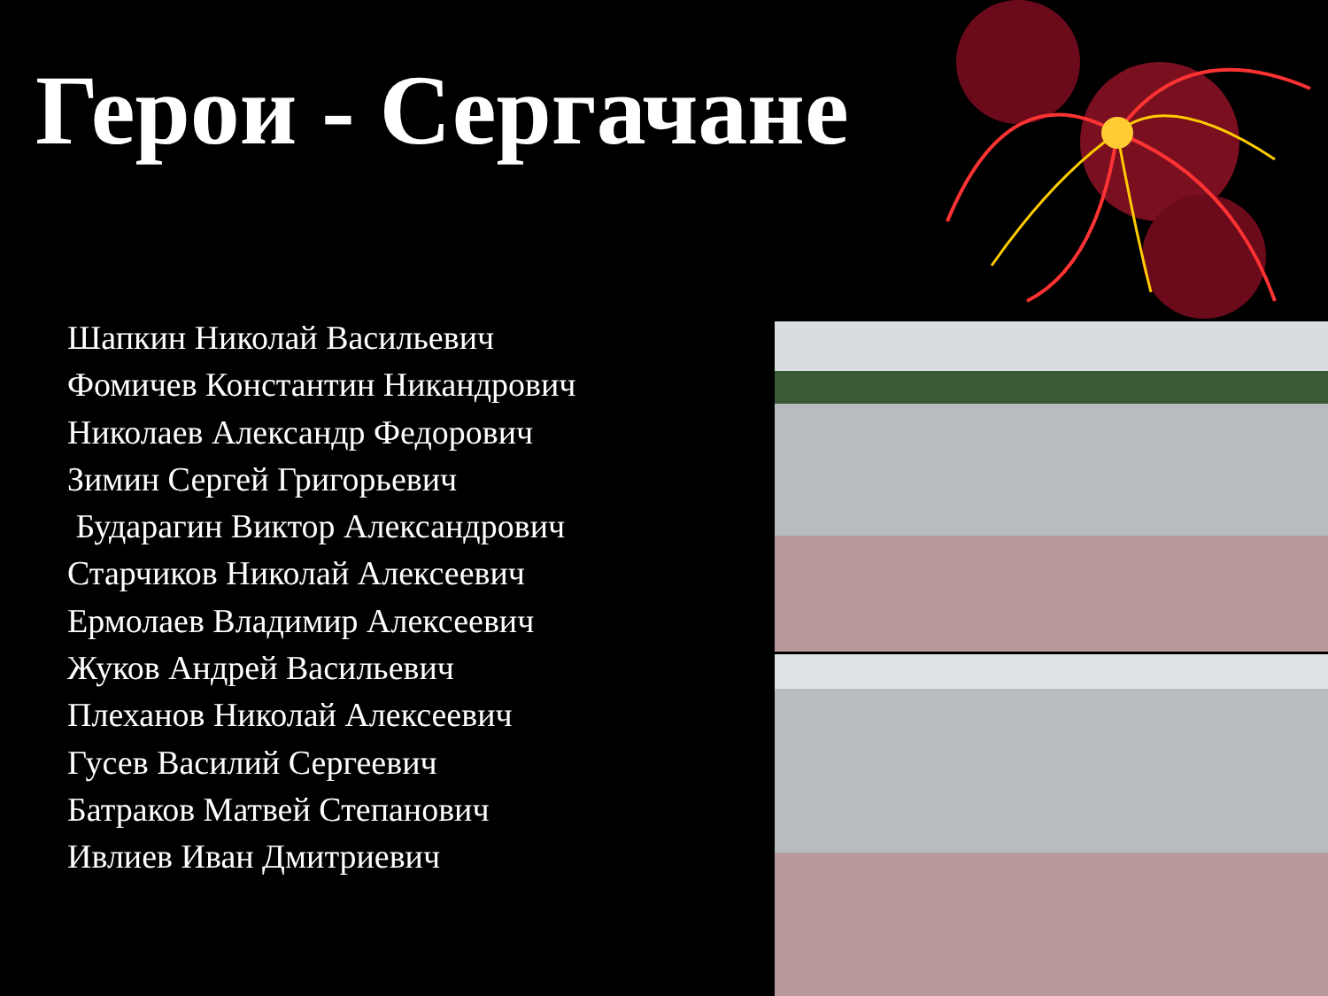Герои - Сергачане
Шапкин Николай Васильевич
Фомичев Константин Никандрович
Николаев Александр Федорович
Зимин Сергей Григорьевич
Бударагин Виктор Александрович
Старчиков Николай Алексеевич
Ермолаев Владимир Алексеевич
Жуков Андрей Васильевич
Плеханов Николай Алексеевич
Гусев Василий Сергеевич
Батраков Матвей Степанович
Ивлиев Иван Дмитриевич